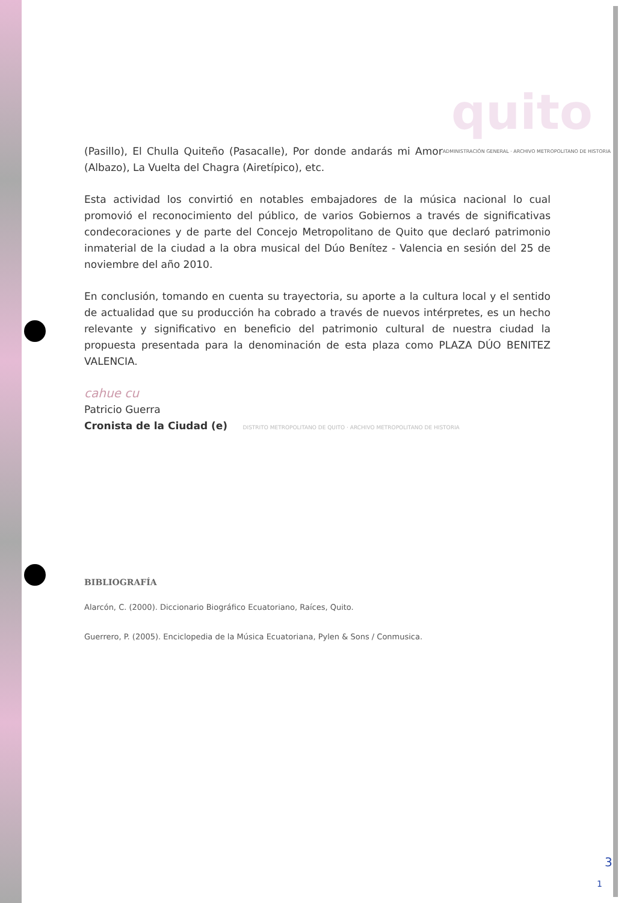quito
ADMINISTRACIÓN GENERAL · ARCHIVO METROPOLITANO DE HISTORIA (Pasillo), El Chulla Quiteño (Pasacalle), Por donde andarás mi Amor (Albazo), La Vuelta del Chagra (Airetípico), etc.
Esta actividad los convirtió en notables embajadores de la música nacional lo cual promovió el reconocimiento del público, de varios Gobiernos a través de significativas condecoraciones y de parte del Concejo Metropolitano de Quito que declaró patrimonio inmaterial de la ciudad a la obra musical del Dúo Benítez - Valencia en sesión del 25 de noviembre del año 2010.
En conclusión, tomando en cuenta su trayectoria, su aporte a la cultura local y el sentido de actualidad que su producción ha cobrado a través de nuevos intérpretes, es un hecho relevante y significativo en beneficio del patrimonio cultural de nuestra ciudad la propuesta presentada para la denominación de esta plaza como PLAZA DÚO BENITEZ VALENCIA.
cahue cu
Patricio Guerra
Cronista de la Ciudad (e) DISTRITO METROPOLITANO DE QUITO · ARCHIVO METROPOLITANO DE HISTORIA
BIBLIOGRAFÍA
Alarcón, C. (2000). Diccionario Biográfico Ecuatoriano, Raíces, Quito.
Guerrero, P. (2005). Enciclopedia de la Música Ecuatoriana, Pylen & Sons / Conmusica.
3
1